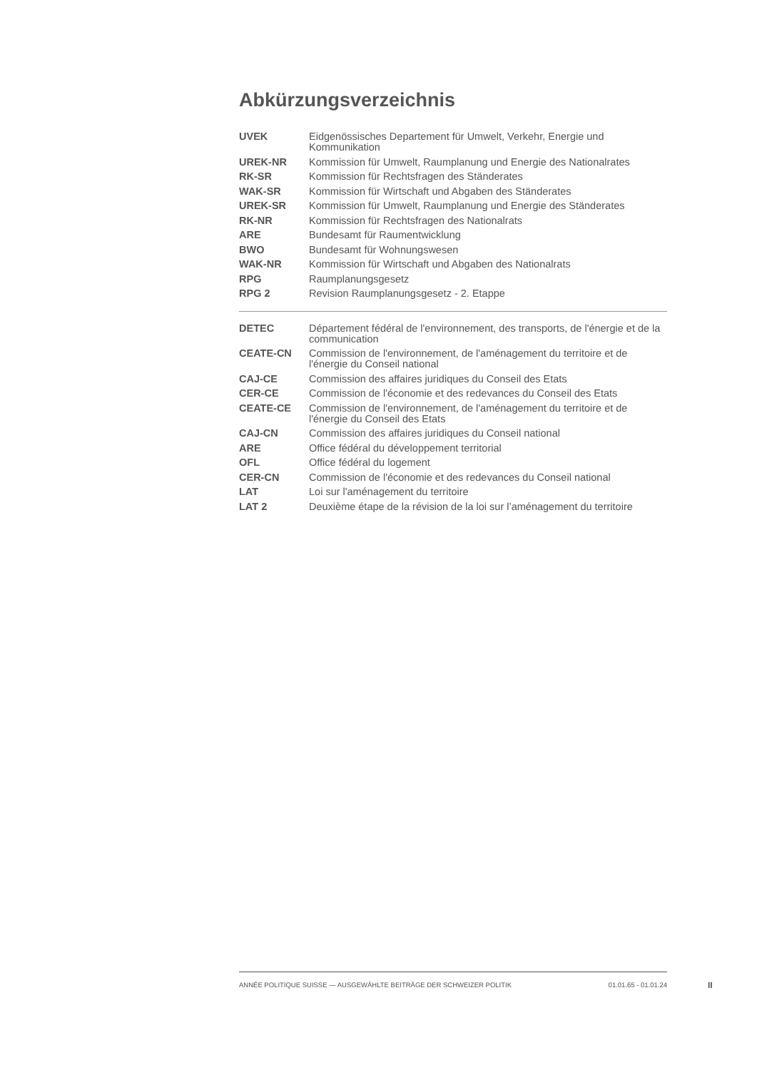Abkürzungsverzeichnis
| UVEK | Eidgenössisches Departement für Umwelt, Verkehr, Energie und Kommunikation |
| UREK-NR | Kommission für Umwelt, Raumplanung und Energie des Nationalrates |
| RK-SR | Kommission für Rechtsfragen des Ständerates |
| WAK-SR | Kommission für Wirtschaft und Abgaben des Ständerates |
| UREK-SR | Kommission für Umwelt, Raumplanung und Energie des Ständerates |
| RK-NR | Kommission für Rechtsfragen des Nationalrats |
| ARE | Bundesamt für Raumentwicklung |
| BWO | Bundesamt für Wohnungswesen |
| WAK-NR | Kommission für Wirtschaft und Abgaben des Nationalrats |
| RPG | Raumplanungsgesetz |
| RPG 2 | Revision Raumplanungsgesetz - 2. Etappe |
| DETEC | Département fédéral de l'environnement, des transports, de l'énergie et de la communication |
| CEATE-CN | Commission de l'environnement, de l'aménagement du territoire et de l'énergie du Conseil national |
| CAJ-CE | Commission des affaires juridiques du Conseil des Etats |
| CER-CE | Commission de l'économie et des redevances du Conseil des Etats |
| CEATE-CE | Commission de l'environnement, de l'aménagement du territoire et de l'énergie du Conseil des Etats |
| CAJ-CN | Commission des affaires juridiques du Conseil national |
| ARE | Office fédéral du développement territorial |
| OFL | Office fédéral du logement |
| CER-CN | Commission de l'économie et des redevances du Conseil national |
| LAT | Loi sur l'aménagement du territoire |
| LAT 2 | Deuxième étape de la révision de la loi sur l’aménagement du territoire |
ANNÉE POLITIQUE SUISSE — AUSGEWÄHLTE BEITRÄGE DER SCHWEIZER POLITIK 01.01.65 - 01.01.24
II